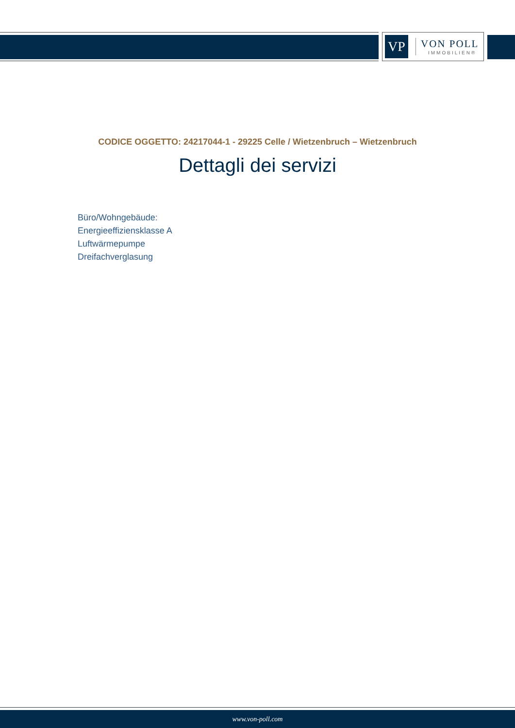VP
VON POLL
IMMOBILIEN®
CODICE OGGETTO: 24217044-1 - 29225 Celle / Wietzenbruch – Wietzenbruch
Dettagli dei servizi
Büro/Wohngebäude:
Energieeffiziensklasse A
Luftwärmepumpe
Dreifachverglasung
www.von-poll.com